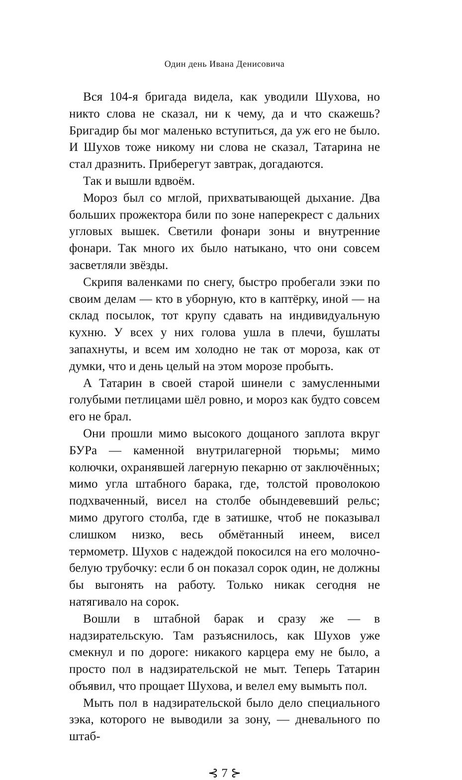Один день Ивана Денисовича
Вся 104-я бригада видела, как уводили Шухова, но никто слова не сказал, ни к чему, да и что скажешь? Бригадир бы мог маленько вступиться, да уж его не было. И Шухов тоже никому ни слова не сказал, Татарина не стал дразнить. Прибере­гут завтрак, догадаются.
Так и вышли вдвоём.
Мороз был со мглой, прихватывающей дыхание. Два боль­ших прожектора били по зоне наперекрест с дальних угловых вышек. Светили фонари зоны и внутренние фонари. Так много их было натыкано, что они совсем засветляли звёзды.
Скрипя валенками по снегу, быстро пробегали зэки по своим делам — кто в уборную, кто в каптёрку, иной — на склад посылок, тот крупу сдавать на индивидуальную кухню. У всех у них голова ушла в плечи, бушлаты запахнуты, и всем им холодно не так от мороза, как от думки, что и день целый на этом морозе пробыть.
А Татарин в своей старой шинели с замусленными голу­быми петлицами шёл ровно, и мороз как будто совсем его не брал.
Они прошли мимо высокого дощаного заплота вкруг БУРа — каменной внутрилагерной тюрьмы; мимо колючки, охранявшей лагерную пекарню от заключённых; мимо угла штабного барака, где, толстой проволокою подхваченный, висел на столбе обындевевший рельс; мимо другого столба, где в затишке, чтоб не показывал слишком низко, весь обмё­танный инеем, висел термометр. Шухов с надеждой покосился на его молочно-белую трубочку: если б он показал сорок один, не должны бы выгонять на работу. Только никак сегодня не натягивало на сорок.
Вошли в штабной барак и сразу же — в надзирательскую. Там разъяснилось, как Шухов уже смекнул и по дороге: ни­какого карцера ему не было, а просто пол в надзирательской не мыт. Теперь Татарин объявил, что прощает Шухова, и ве­лел ему вымыть пол.
Мыть пол в надзирательской было дело специального зэка, которого не выводили за зону, — дневального по штаб-
⊰ 7 ⊱